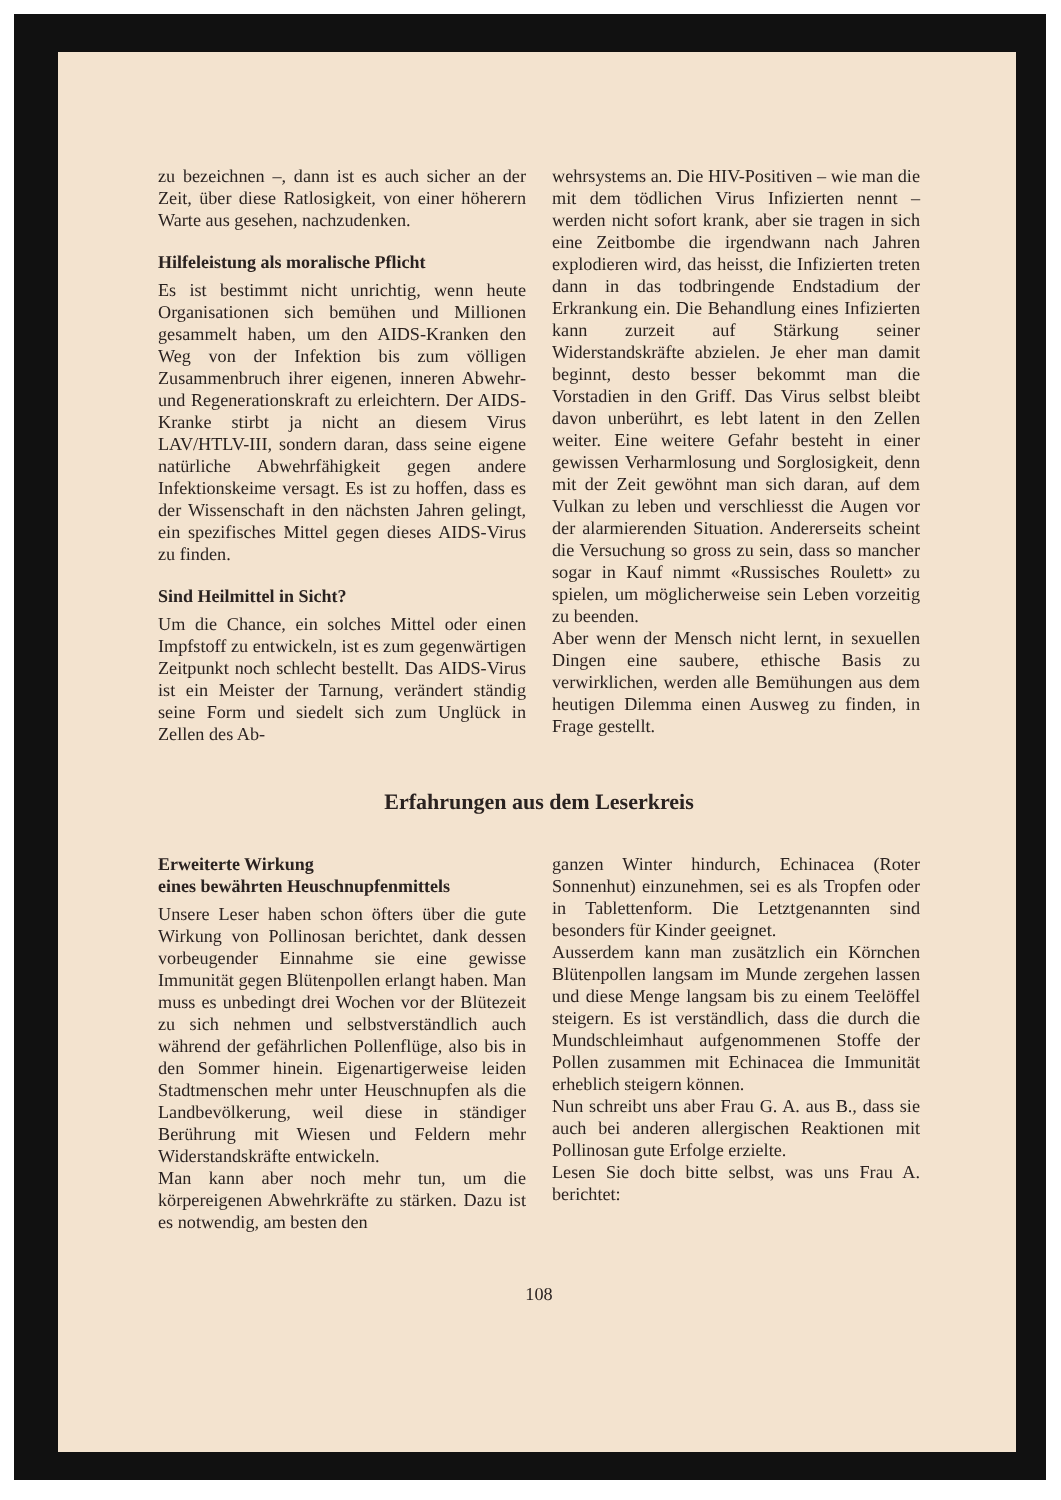zu bezeichnen –, dann ist es auch sicher an der Zeit, über diese Ratlosigkeit, von einer höherern Warte aus gesehen, nachzudenken.
Hilfeleistung als moralische Pflicht
Es ist bestimmt nicht unrichtig, wenn heute Organisationen sich bemühen und Millionen gesammelt haben, um den AIDS-Kranken den Weg von der Infektion bis zum völligen Zusammenbruch ihrer eigenen, inneren Abwehr- und Regenerationskraft zu erleichtern. Der AIDS-Kranke stirbt ja nicht an diesem Virus LAV/HTLV-III, sondern daran, dass seine eigene natürliche Abwehrfähigkeit gegen andere Infektionskeime versagt. Es ist zu hoffen, dass es der Wissenschaft in den nächsten Jahren gelingt, ein spezifisches Mittel gegen dieses AIDS-Virus zu finden.
Sind Heilmittel in Sicht?
Um die Chance, ein solches Mittel oder einen Impfstoff zu entwickeln, ist es zum gegenwärtigen Zeitpunkt noch schlecht bestellt. Das AIDS-Virus ist ein Meister der Tarnung, verändert ständig seine Form und siedelt sich zum Unglück in Zellen des Ab-
wehrsystems an. Die HIV-Positiven – wie man die mit dem tödlichen Virus Infizierten nennt – werden nicht sofort krank, aber sie tragen in sich eine Zeitbombe die irgendwann nach Jahren explodieren wird, das heisst, die Infizierten treten dann in das todbringende Endstadium der Erkrankung ein. Die Behandlung eines Infizierten kann zurzeit auf Stärkung seiner Widerstandskräfte abzielen. Je eher man damit beginnt, desto besser bekommt man die Vorstadien in den Griff. Das Virus selbst bleibt davon unberührt, es lebt latent in den Zellen weiter. Eine weitere Gefahr besteht in einer gewissen Verharmlosung und Sorglosigkeit, denn mit der Zeit gewöhnt man sich daran, auf dem Vulkan zu leben und verschliesst die Augen vor der alarmierenden Situation. Andererseits scheint die Versuchung so gross zu sein, dass so mancher sogar in Kauf nimmt «Russisches Roulett» zu spielen, um möglicherweise sein Leben vorzeitig zu beenden.
Aber wenn der Mensch nicht lernt, in sexuellen Dingen eine saubere, ethische Basis zu verwirklichen, werden alle Bemühungen aus dem heutigen Dilemma einen Ausweg zu finden, in Frage gestellt.
Erfahrungen aus dem Leserkreis
Erweiterte Wirkung
eines bewährten Heuschnupfenmittels
Unsere Leser haben schon öfters über die gute Wirkung von Pollinosan berichtet, dank dessen vorbeugender Einnahme sie eine gewisse Immunität gegen Blütenpollen erlangt haben. Man muss es unbedingt drei Wochen vor der Blütezeit zu sich nehmen und selbstverständlich auch während der gefährlichen Pollenflüge, also bis in den Sommer hinein. Eigenartigerweise leiden Stadtmenschen mehr unter Heuschnupfen als die Landbevölkerung, weil diese in ständiger Berührung mit Wiesen und Feldern mehr Widerstandskräfte entwickeln.
Man kann aber noch mehr tun, um die körpereigenen Abwehrkräfte zu stärken. Dazu ist es notwendig, am besten den
ganzen Winter hindurch, Echinacea (Roter Sonnenhut) einzunehmen, sei es als Tropfen oder in Tablettenform. Die Letztgenannten sind besonders für Kinder geeignet.
Ausserdem kann man zusätzlich ein Körnchen Blütenpollen langsam im Munde zergehen lassen und diese Menge langsam bis zu einem Teelöffel steigern. Es ist verständlich, dass die durch die Mundschleimhaut aufgenommenen Stoffe der Pollen zusammen mit Echinacea die Immunität erheblich steigern können.
Nun schreibt uns aber Frau G. A. aus B., dass sie auch bei anderen allergischen Reaktionen mit Pollinosan gute Erfolge erzielte.
Lesen Sie doch bitte selbst, was uns Frau A. berichtet:
108